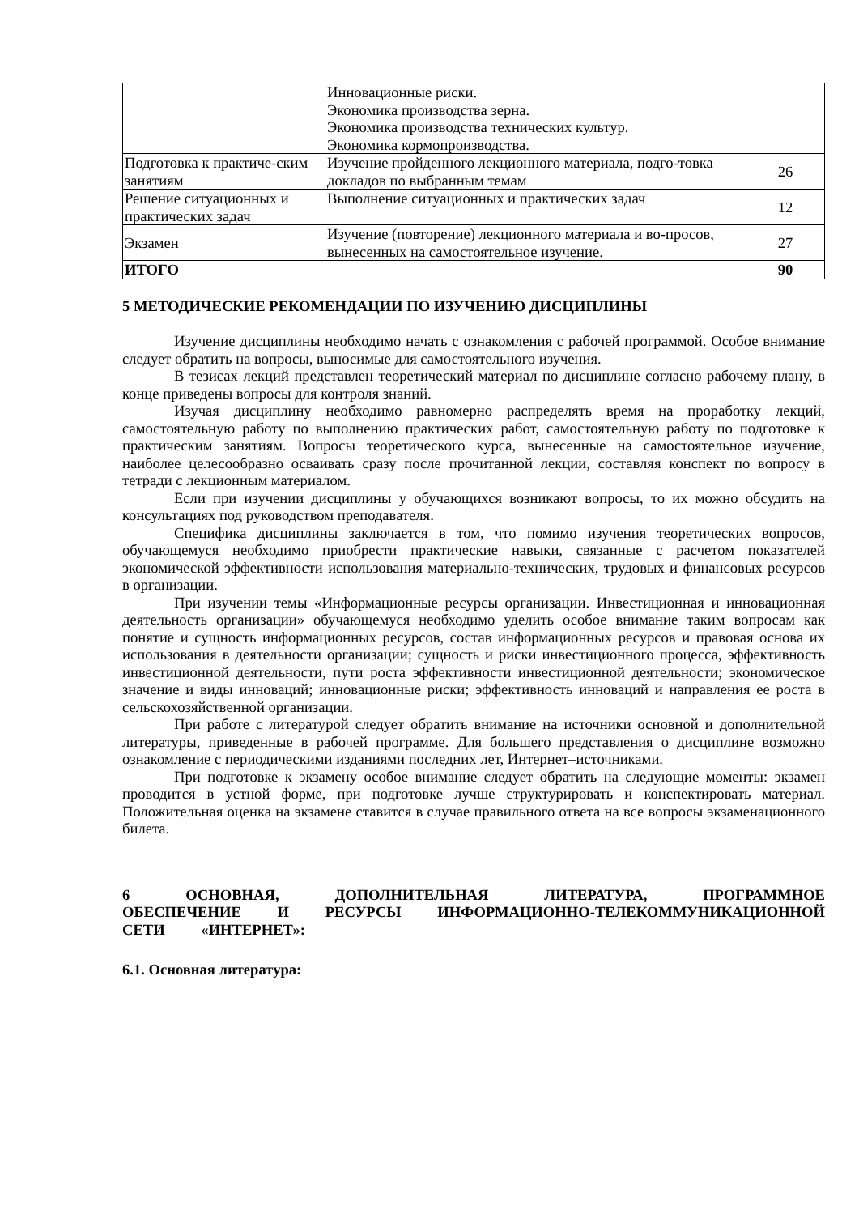| | Инновационные риски. Экономика производства зерна. Экономика производства технических культур. Экономика кормопроизводства. | |
| Подготовка к практиче-ским занятиям | Изучение пройденного лекционного материала, подго-товка докладов по выбранным темам | 26 |
| Решение ситуационных и практических задач | Выполнение ситуационных и практических задач | 12 |
| Экзамен | Изучение (повторение) лекционного материала и во-просов, вынесенных на самостоятельное изучение. | 27 |
| ИТОГО | | 90 |
5 МЕТОДИЧЕСКИЕ РЕКОМЕНДАЦИИ ПО ИЗУЧЕНИЮ ДИСЦИПЛИНЫ
Изучение дисциплины необходимо начать с ознакомления с рабочей программой. Особое внимание следует обратить на вопросы, выносимые для самостоятельного изучения.
В тезисах лекций представлен теоретический материал по дисциплине согласно рабочему плану, в конце приведены вопросы для контроля знаний.
Изучая дисциплину необходимо равномерно распределять время на проработку лекций, самостоятельную работу по выполнению практических работ, самостоятельную работу по подготовке к практическим занятиям. Вопросы теоретического курса, вынесенные на самостоятельное изучение, наиболее целесообразно осваивать сразу после прочитанной лекции, составляя конспект по вопросу в тетради с лекционным материалом.
Если при изучении дисциплины у обучающихся возникают вопросы, то их можно обсудить на консультациях под руководством преподавателя.
Специфика дисциплины заключается в том, что помимо изучения теоретических вопросов, обучающемуся необходимо приобрести практические навыки, связанные с расчетом показателей экономической эффективности использования материально-технических, трудовых и финансовых ресурсов в организации.
При изучении темы «Информационные ресурсы организации. Инвестиционная и инновационная деятельность организации» обучающемуся необходимо уделить особое внимание таким вопросам как понятие и сущность информационных ресурсов, состав информационных ресурсов и правовая основа их использования в деятельности организации; сущность и риски инвестиционного процесса, эффективность инвестиционной деятельности, пути роста эффективности инвестиционной деятельности; экономическое значение и виды инноваций; инновационные риски; эффективность инноваций и направления ее роста в сельскохозяйственной организации.
При работе с литературой следует обратить внимание на источники основной и дополнительной литературы, приведенные в рабочей программе. Для большего представления о дисциплине возможно ознакомление с периодическими изданиями последних лет, Интернет–источниками.
При подготовке к экзамену особое внимание следует обратить на следующие моменты: экзамен проводится в устной форме, при подготовке лучше структурировать и конспектировать материал. Положительная оценка на экзамене ставится в случае правильного ответа на все вопросы экзаменационного билета.
6 ОСНОВНАЯ, ДОПОЛНИТЕЛЬНАЯ ЛИТЕРАТУРА, ПРОГРАММНОЕ ОБЕСПЕЧЕНИЕ И РЕСУРСЫ ИНФОРМАЦИОННО-ТЕЛЕКОММУНИКАЦИОННОЙ СЕТИ «ИНТЕРНЕТ»:
6.1. Основная литература: